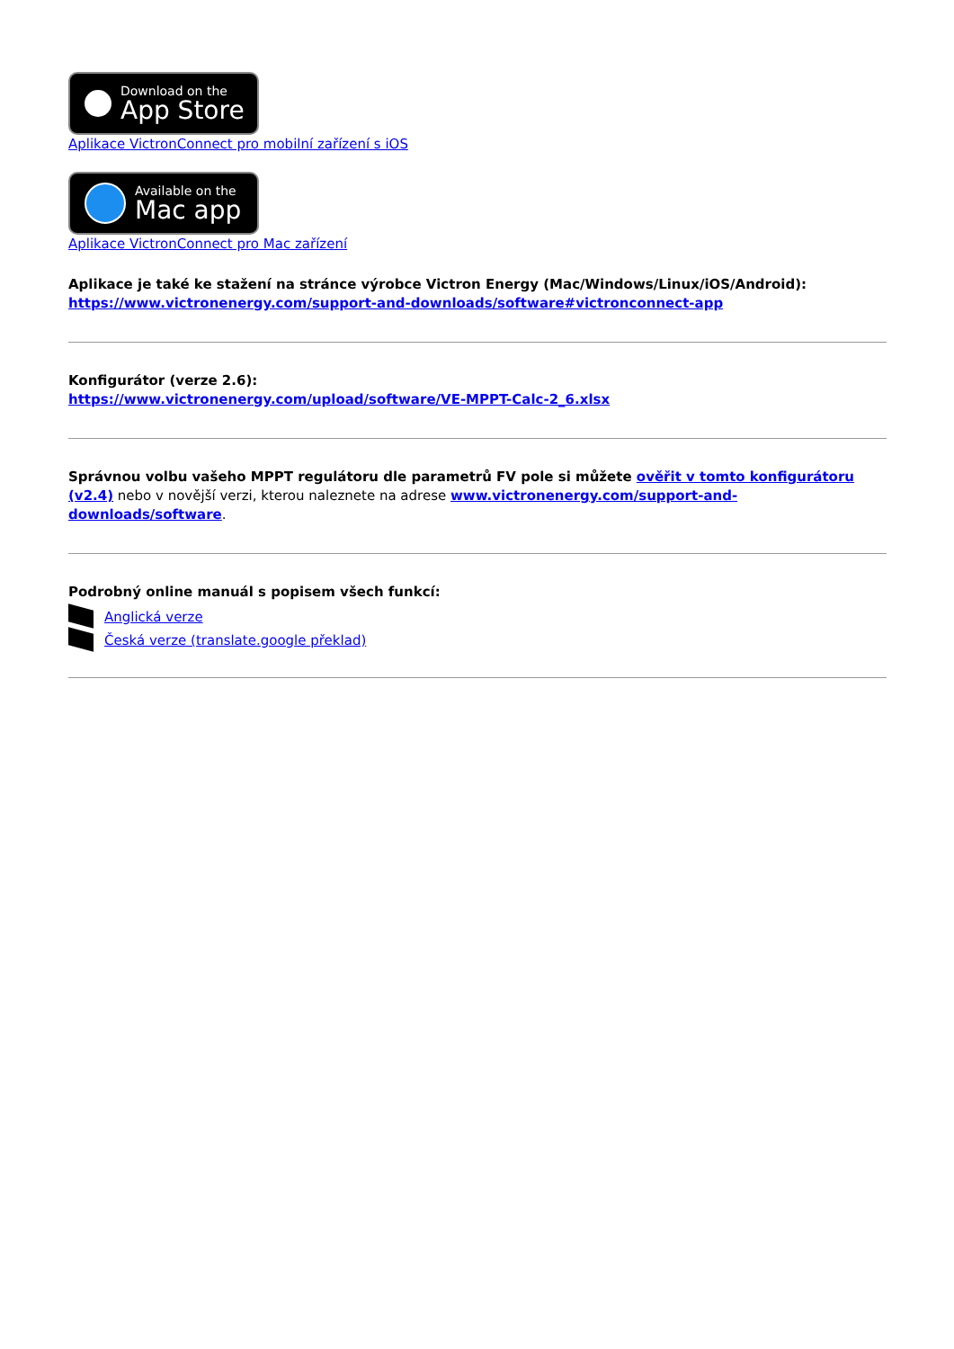Download on the
App Store
Aplikace VictronConnect pro mobilní zařízení s iOS
Available on the
Mac app
Aplikace VictronConnect pro Mac zařízení
Aplikace je také ke stažení na stránce výrobce Victron Energy (Mac/Windows/Linux/iOS/Android):
https://www.victronenergy.com/support-and-downloads/software#victronconnect-app
Konfigurátor (verze 2.6):
https://www.victronenergy.com/upload/software/VE-MPPT-Calc-2_6.xlsx
Správnou volbu vašeho MPPT regulátoru dle parametrů FV pole si můžete ověřit v tomto konfigurátoru (v2.4) nebo v novější verzi, kterou naleznete na adrese www.victronenergy.com/support-and-downloads/software.
Podrobný online manuál s popisem všech funkcí:
Anglická verze
Česká verze (translate.google překlad)